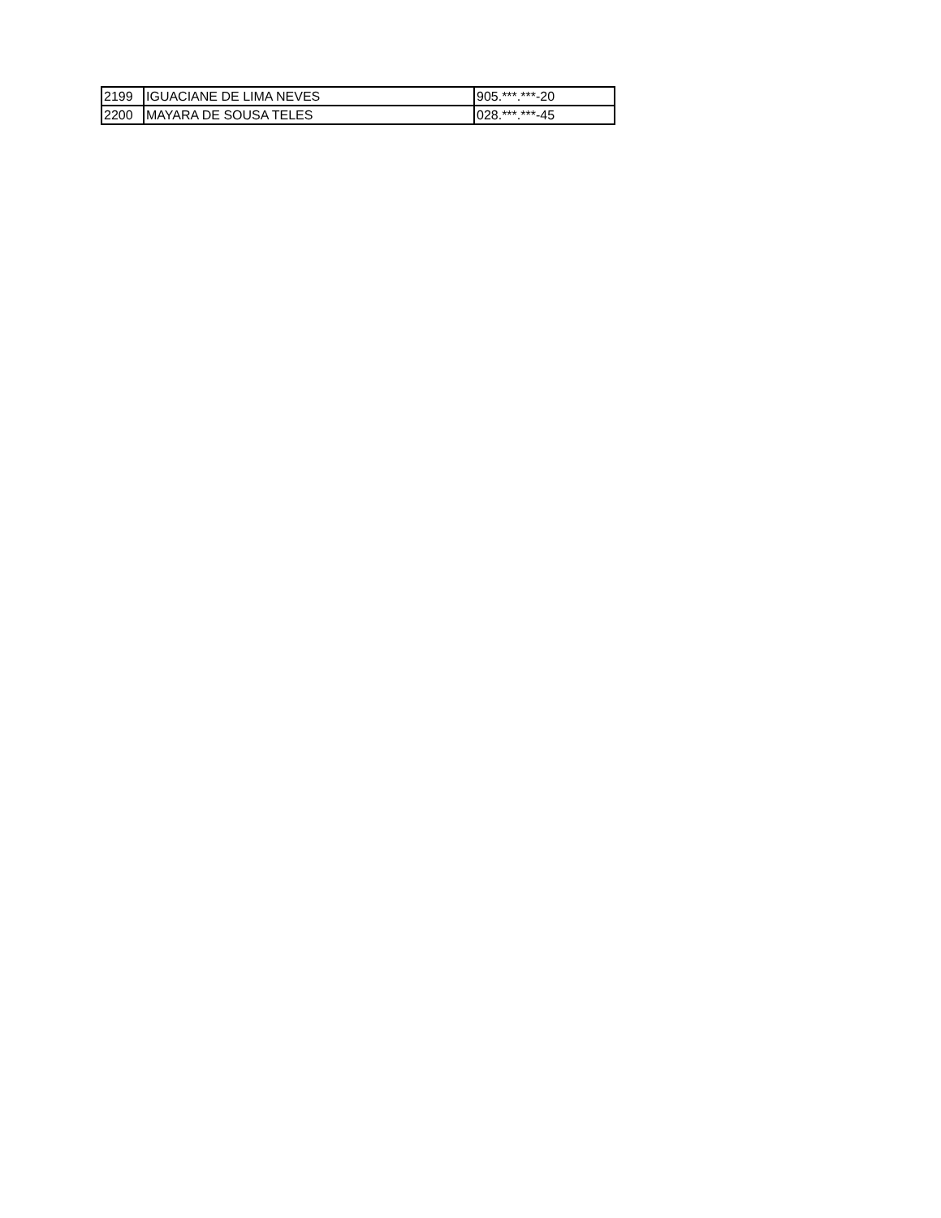| 2199 | IGUACIANE DE LIMA NEVES | 905.***.***-20 |
| 2200 | MAYARA DE SOUSA TELES | 028.***.***-45 |